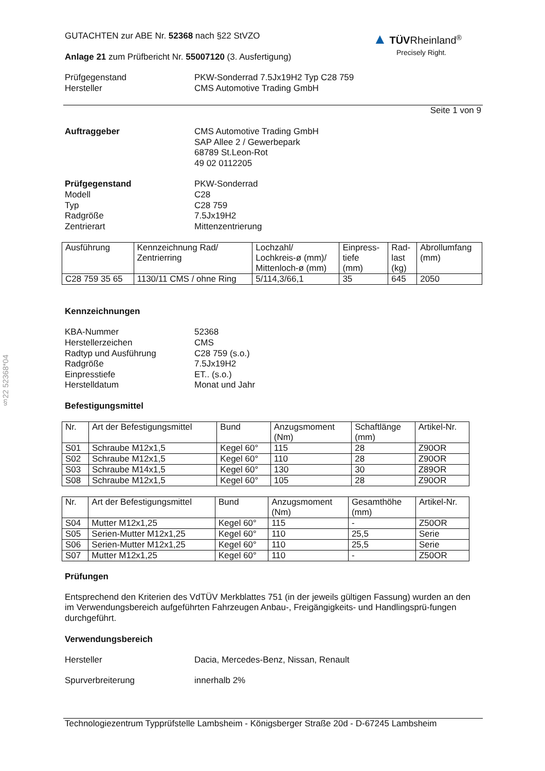§22 52368*04
▲ TÜV Rheinland<sup>®</sup>
Precisely Right.
GUTACHTEN zur ABE Nr. 52368 nach §22 StVZO
Anlage 21 zum Prüfbericht Nr. 55007120 (3. Ausfertigung)
Prüfgegenstand PKW-Sonderrad 7.5Jx19H2 Typ C28 759
Hersteller CMS Automotive Trading GmbH
Seite 1 von 9
Auftraggeber CMS Automotive Trading GmbH
SAP Allee 2 / Gewerbepark
68789 St.Leon-Rot
49 02 0112205
Prüfgegenstand PKW-Sonderrad
Modell C28
Typ C28 759
Radgröße 7.5Jx19H2
Zentrierart Mittenzentrierung
| Ausführung | Kennzeichnung Rad/ Zentrierring | Lochzahl/ Lochkreis-ø (mm)/ Mittenloch-ø (mm) | Einpress- tiefe (mm) | Rad- last (kg) | Abrollumfang (mm) |
| C28 759 35 65 | 1130/11 CMS / ohne Ring | 5/114,3/66,1 | 35 | 645 | 2050 |
Kennzeichnungen
KBA-Nummer 52368
Herstellerzeichen CMS
Radtyp und Ausführung C28 759 (s.o.)
Radgröße 7.5Jx19H2
Einpresstiefe ET.. (s.o.)
Herstelldatum Monat und Jahr
Befestigungsmittel
| Nr. | Art der Befestigungsmittel | Bund | Anzugsmoment (Nm) | Schaftlänge (mm) | Artikel-Nr. |
| S01 | Schraube M12x1,5 | Kegel 60° | 115 | 28 | Z90OR |
| S02 | Schraube M12x1,5 | Kegel 60° | 110 | 28 | Z90OR |
| S03 | Schraube M14x1,5 | Kegel 60° | 130 | 30 | Z89OR |
| S08 | Schraube M12x1,5 | Kegel 60° | 105 | 28 | Z90OR |
| Nr. | Art der Befestigungsmittel | Bund | Anzugsmoment (Nm) | Gesamthöhe (mm) | Artikel-Nr. |
| S04 | Mutter M12x1,25 | Kegel 60° | 115 | - | Z50OR |
| S05 | Serien-Mutter M12x1,25 | Kegel 60° | 110 | 25,5 | Serie |
| S06 | Serien-Mutter M12x1,25 | Kegel 60° | 110 | 25,5 | Serie |
| S07 | Mutter M12x1,25 | Kegel 60° | 110 | - | Z50OR |
Prüfungen
Entsprechend den Kriterien des VdTÜV Merkblattes 751 (in der jeweils gültigen Fassung) wurden an den im Verwendungsbereich aufgeführten Fahrzeugen Anbau-, Freigängigkeits- und Handlingsprü-fungen durchgeführt.
Verwendungsbereich
Hersteller Dacia, Mercedes-Benz, Nissan, Renault
Spurverbreiterung innerhalb 2%
Technologiezentrum Typprüfstelle Lambsheim - Königsberger Straße 20d - D-67245 Lambsheim